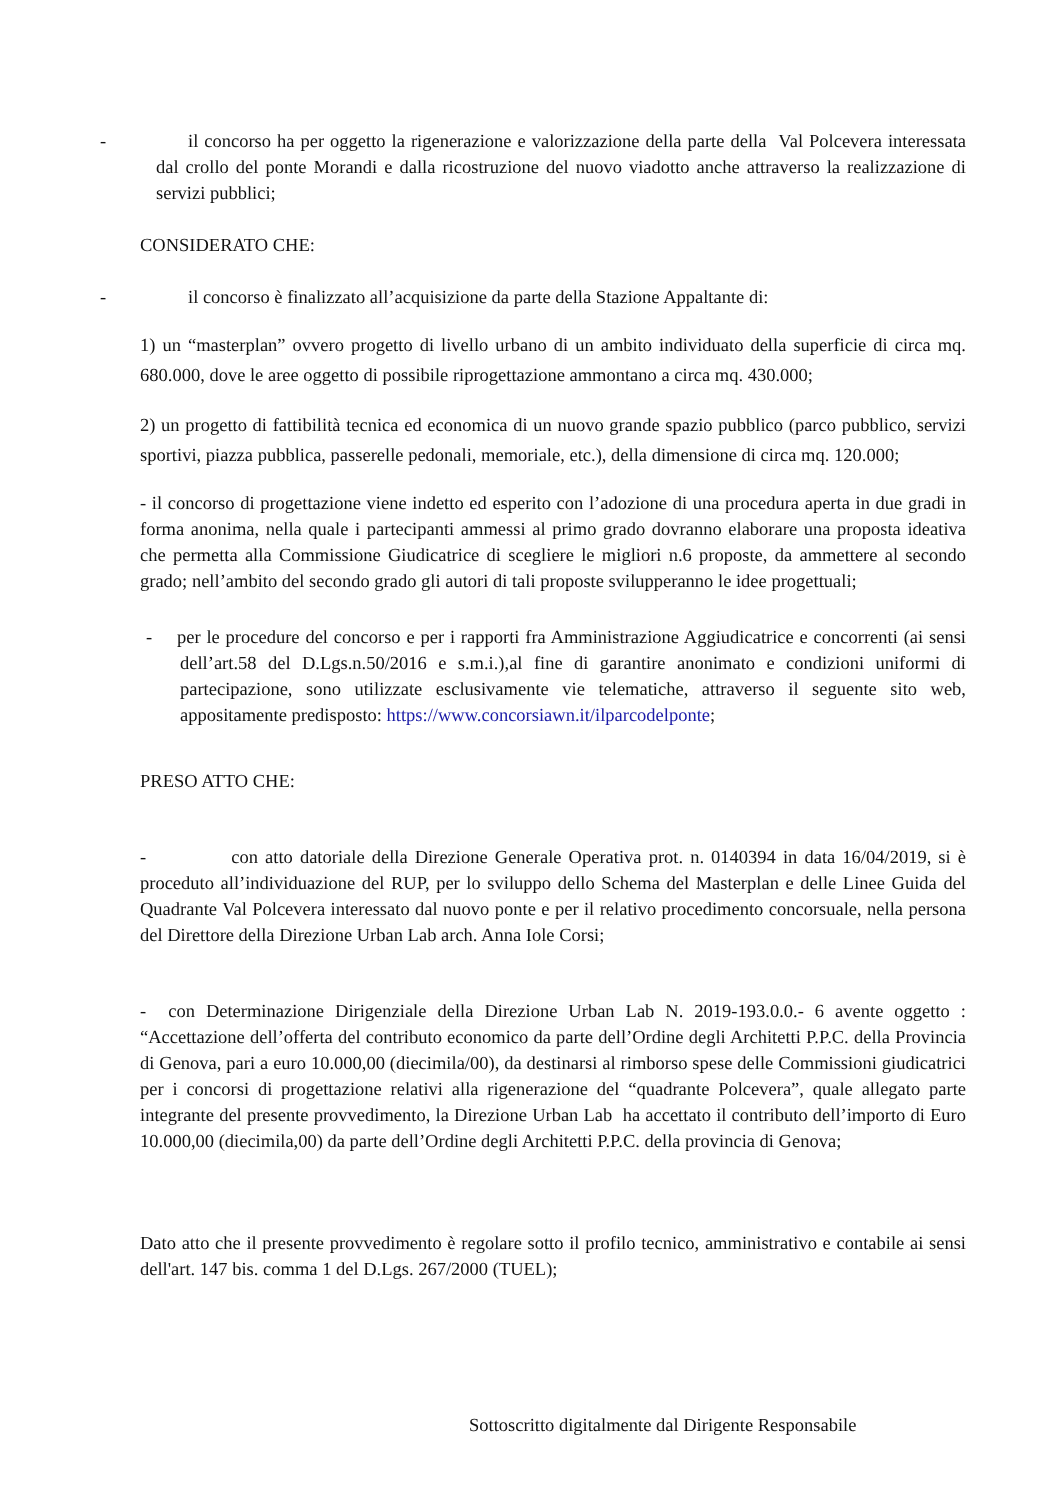- il concorso ha per oggetto la rigenerazione e valorizzazione della parte della Val Polcevera interessata dal crollo del ponte Morandi e dalla ricostruzione del nuovo viadotto anche attraverso la realizzazione di servizi pubblici;
CONSIDERATO CHE:
- il concorso è finalizzato all’acquisizione da parte della Stazione Appaltante di:
1) un “masterplan” ovvero progetto di livello urbano di un ambito individuato della superficie di circa mq. 680.000, dove le aree oggetto di possibile riprogettazione ammontano a circa mq. 430.000;
2) un progetto di fattibilità tecnica ed economica di un nuovo grande spazio pubblico (parco pubblico, servizi sportivi, piazza pubblica, passerelle pedonali, memoriale, etc.), della dimensione di circa mq. 120.000;
- il concorso di progettazione viene indetto ed esperito con l’adozione di una procedura aperta in due gradi in forma anonima, nella quale i partecipanti ammessi al primo grado dovranno elaborare una proposta ideativa che permetta alla Commissione Giudicatrice di scegliere le migliori n.6 proposte, da ammettere al secondo grado; nell’ambito del secondo grado gli autori di tali proposte svilupperanno le idee progettuali;
- per le procedure del concorso e per i rapporti fra Amministrazione Aggiudicatrice e concorrenti (ai sensi dell’art.58 del D.Lgs.n.50/2016 e s.m.i.),al fine di garantire anonimato e condizioni uniformi di partecipazione, sono utilizzate esclusivamente vie telematiche, attraverso il seguente sito web, appositamente predisposto: https://www.concorsiawn.it/ilparcodelponte;
PRESO ATTO CHE:
- con atto datoriale della Direzione Generale Operativa prot. n. 0140394 in data 16/04/2019, si è proceduto all’individuazione del RUP, per lo sviluppo dello Schema del Masterplan e delle Linee Guida del Quadrante Val Polcevera interessato dal nuovo ponte e per il relativo procedimento concorsuale, nella persona del Direttore della Direzione Urban Lab arch. Anna Iole Corsi;
- con Determinazione Dirigenziale della Direzione Urban Lab N. 2019-193.0.0.- 6 avente oggetto : “Accettazione dell’offerta del contributo economico da parte dell’Ordine degli Architetti P.P.C. della Provincia di Genova, pari a euro 10.000,00 (diecimila/00), da destinarsi al rimborso spese delle Commissioni giudicatrici per i concorsi di progettazione relativi alla rigenerazione del “quadrante Polcevera”, quale allegato parte integrante del presente provvedimento, la Direzione Urban Lab ha accettato il contributo dell’importo di Euro 10.000,00 (diecimila,00) da parte dell’Ordine degli Architetti P.P.C. della provincia di Genova;
Dato atto che il presente provvedimento è regolare sotto il profilo tecnico, amministrativo e contabile ai sensi dell'art. 147 bis. comma 1 del D.Lgs. 267/2000 (TUEL);
Sottoscritto digitalmente dal Dirigente Responsabile